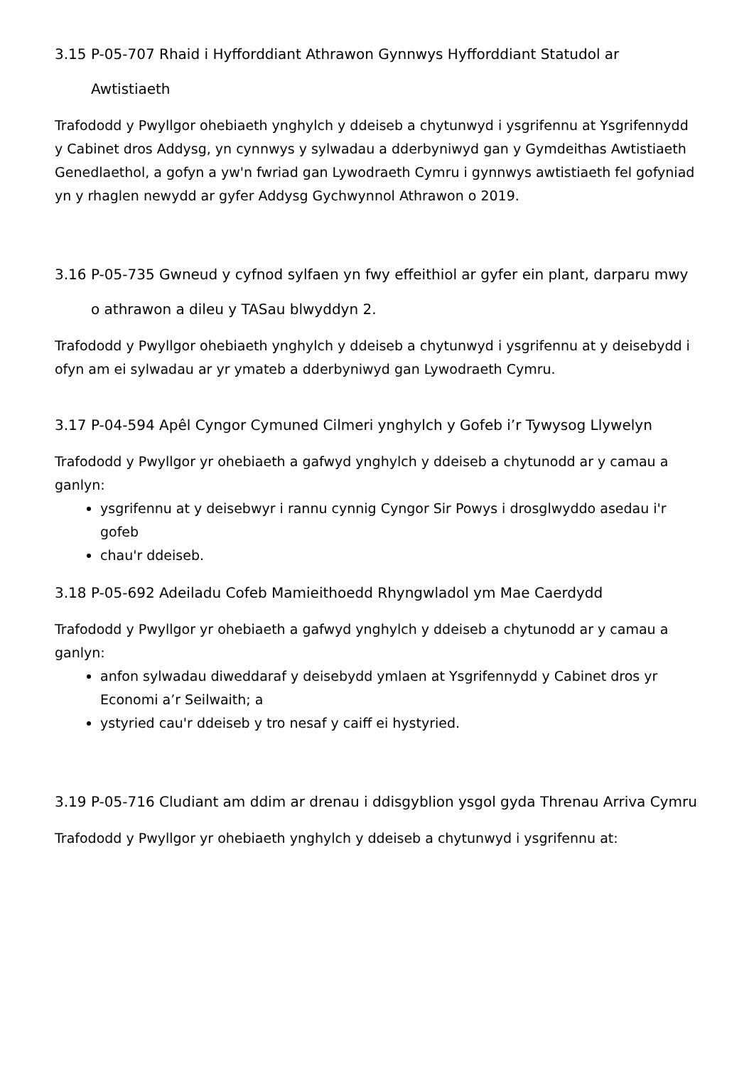3.15 P-05-707 Rhaid i Hyfforddiant Athrawon Gynnwys Hyfforddiant Statudol ar Awtistiaeth
Trafododd y Pwyllgor ohebiaeth ynghylch y ddeiseb a chytunwyd i ysgrifennu at Ysgrifennydd y Cabinet dros Addysg, yn cynnwys y sylwadau a dderbyniwyd gan y Gymdeithas Awtistiaeth Genedlaethol, a gofyn a yw'n fwriad gan Lywodraeth Cymru i gynnwys awtistiaeth fel gofyniad yn y rhaglen newydd ar gyfer Addysg Gychwynnol Athrawon o 2019.
3.16 P-05-735 Gwneud y cyfnod sylfaen yn fwy effeithiol ar gyfer ein plant, darparu mwy o athrawon a dileu y TASau blwyddyn 2.
Trafododd y Pwyllgor ohebiaeth ynghylch y ddeiseb a chytunwyd i ysgrifennu at y deisebydd i ofyn am ei sylwadau ar yr ymateb a dderbyniwyd gan Lywodraeth Cymru.
3.17 P-04-594 Apêl Cyngor Cymuned Cilmeri ynghylch y Gofeb i’r Tywysog Llywelyn
Trafododd y Pwyllgor yr ohebiaeth a gafwyd ynghylch y ddeiseb a chytunodd ar y camau a ganlyn:
ysgrifennu at y deisebwyr i rannu cynnig Cyngor Sir Powys i drosglwyddo asedau i'r gofeb
chau'r ddeiseb.
3.18 P-05-692 Adeiladu Cofeb Mamieithoedd Rhyngwladol ym Mae Caerdydd
Trafododd y Pwyllgor yr ohebiaeth a gafwyd ynghylch y ddeiseb a chytunodd ar y camau a ganlyn:
anfon sylwadau diweddaraf y deisebydd ymlaen at Ysgrifennydd y Cabinet dros yr Economi a’r Seilwaith; a
ystyried cau'r ddeiseb y tro nesaf y caiff ei hystyried.
3.19 P-05-716 Cludiant am ddim ar drenau i ddisgyblion ysgol gyda Threnau Arriva Cymru
Trafododd y Pwyllgor yr ohebiaeth ynghylch y ddeiseb a chytunwyd i ysgrifennu at: